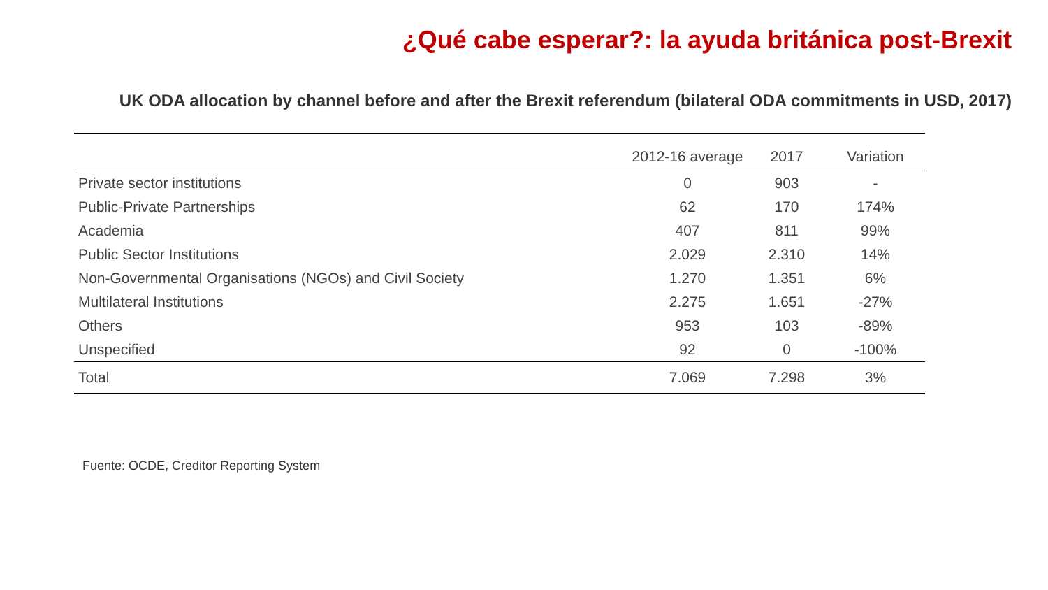¿Qué cabe esperar?: la ayuda británica post-Brexit
UK ODA allocation by channel before and after the Brexit referendum (bilateral ODA commitments in USD, 2017)
| | 2012-16 average | 2017 | Variation |
| --- | --- | --- | --- |
| Private sector institutions | 0 | 903 | - |
| Public-Private Partnerships | 62 | 170 | 174% |
| Academia | 407 | 811 | 99% |
| Public Sector Institutions | 2.029 | 2.310 | 14% |
| Non-Governmental Organisations (NGOs) and Civil Society | 1.270 | 1.351 | 6% |
| Multilateral Institutions | 2.275 | 1.651 | -27% |
| Others | 953 | 103 | -89% |
| Unspecified | 92 | 0 | -100% |
| Total | 7.069 | 7.298 | 3% |
Fuente: OCDE, Creditor Reporting System